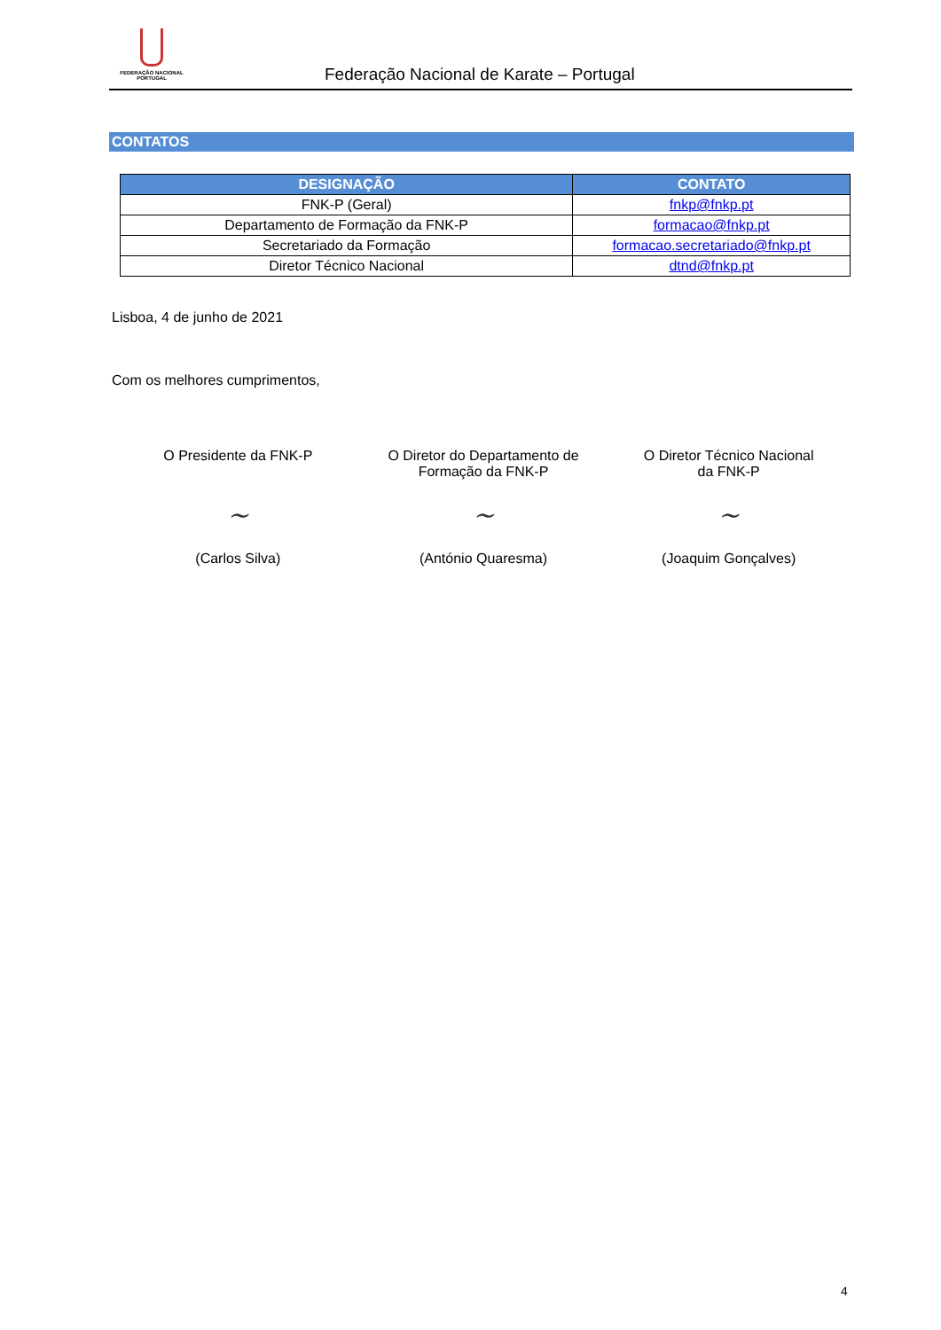FEDERAÇÃO NACIONAL
PORTUGAL
Federação Nacional de Karate – Portugal
CONTATOS
| DESIGNAÇÃO | CONTATO |
| --- | --- |
| FNK-P (Geral) | fnkp@fnkp.pt |
| Departamento de Formação da FNK-P | formacao@fnkp.pt |
| Secretariado da Formação | formacao.secretariado@fnkp.pt |
| Diretor Técnico Nacional | dtnd@fnkp.pt |
Lisboa, 4 de junho de 2021
Com os melhores cumprimentos,
O Presidente da FNK-P
~
(Carlos Silva)
O Diretor do Departamento de
Formação da FNK-P
~
(António Quaresma)
O Diretor Técnico Nacional
da FNK-P
~
(Joaquim Gonçalves)
4